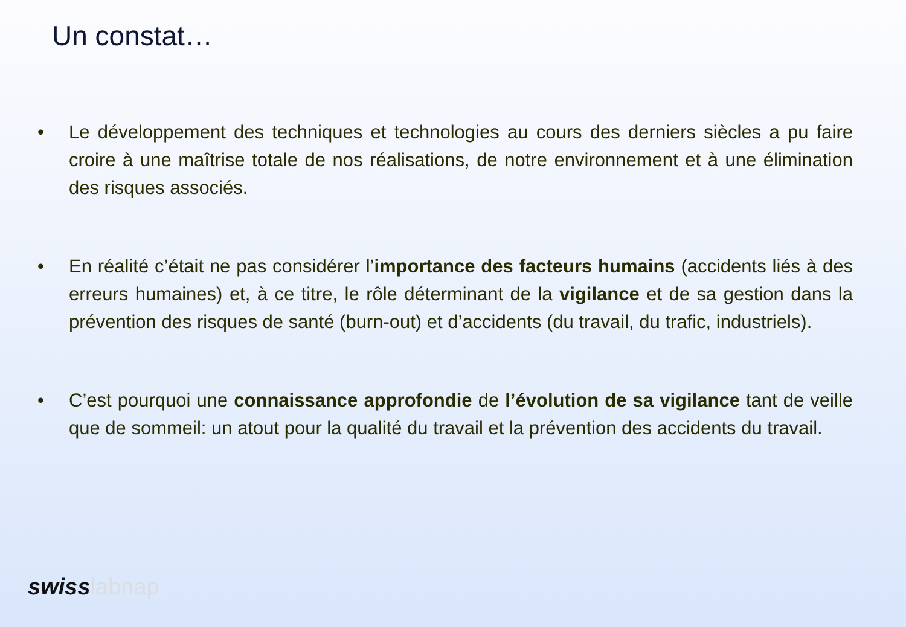Un constat…
• Le développement des techniques et technologies au cours des derniers siècles a pu faire croire à une maîtrise totale de nos réalisations, de notre environnement et à une élimination des risques associés.
• En réalité c’était ne pas considérer l’importance des facteurs humains (accidents liés à des erreurs humaines) et, à ce titre, le rôle déterminant de la vigilance et de sa gestion dans la prévention des risques de santé (burn-out) et d’accidents (du travail, du trafic, industriels).
• C’est pourquoi une connaissance approfondie de l’évolution de sa vigilance tant de veille que de sommeil: un atout pour la qualité du travail et la prévention des accidents du travail.
swisslabnap